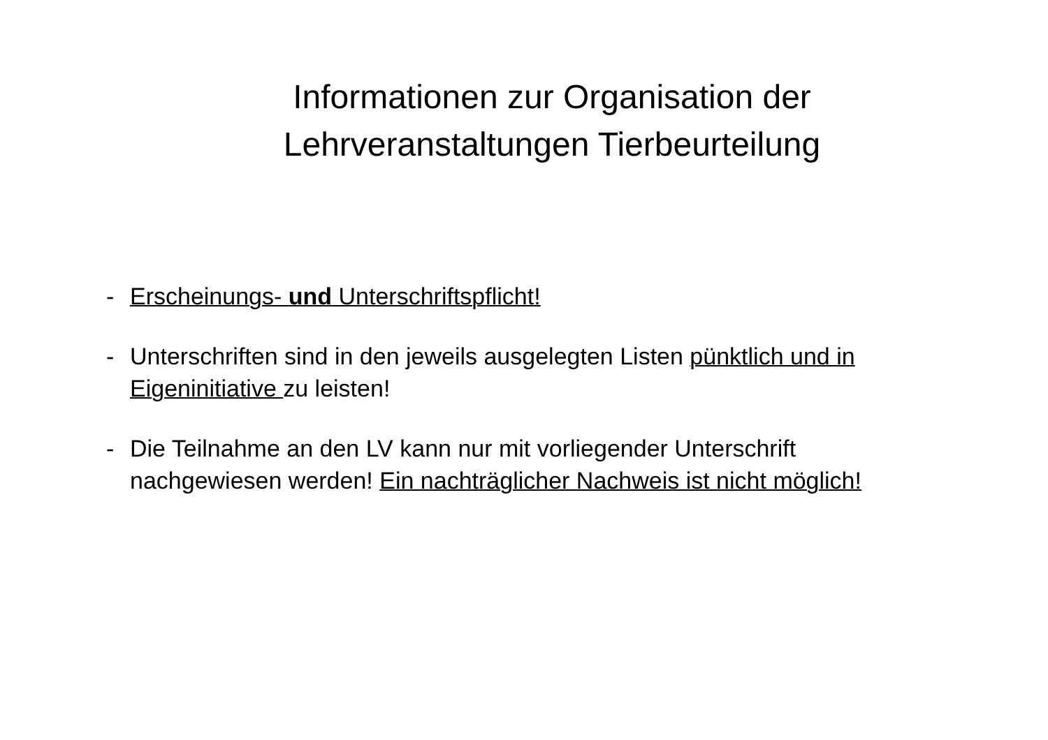Informationen zur Organisation der
Lehrveranstaltungen Tierbeurteilung
- Erscheinungs- und Unterschriftspflicht!
- Unterschriften sind in den jeweils ausgelegten Listen pünktlich und in Eigeninitiative zu leisten!
- Die Teilnahme an den LV kann nur mit vorliegender Unterschrift nachgewiesen werden! Ein nachträglicher Nachweis ist nicht möglich!